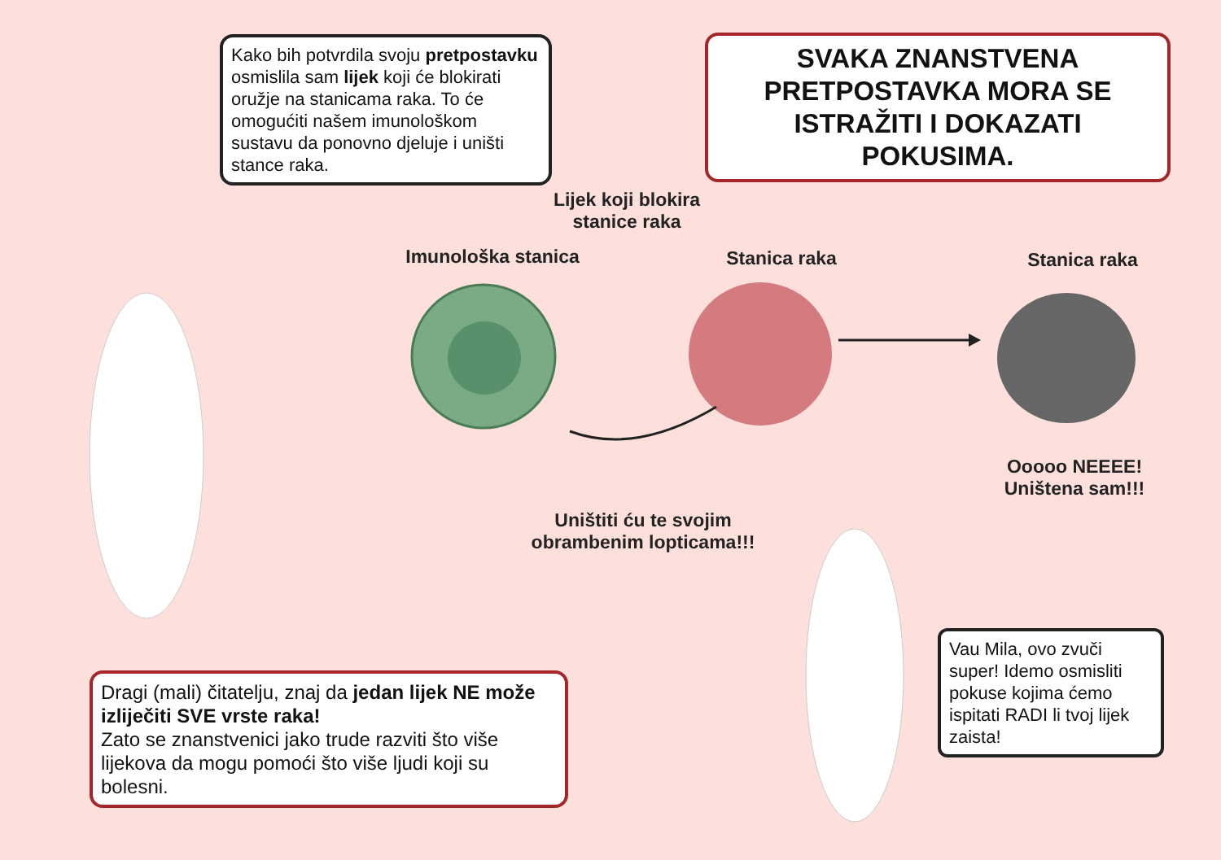Kako bih potvrdila svoju pretpostavku osmislila sam lijek koji će blokirati oružje na stanicama raka. To će omogućiti našem imunološkom sustavu da ponovno djeluje i uništi stance raka.
SVAKA ZNANSTVENA PRETPOSTAVKA MORA SE ISTRAŽITI I DOKAZATI POKUSIMA.
Lijek koji blokira stanice raka
Imunološka stanica Stanica raka Stanica raka
Ooooo NEEEE! Uništena sam!!!
Uništiti ću te svojim obrambenim lopticama!!!
Dragi (mali) čitatelju, znaj da jedan lijek NE može izliječiti SVE vrste raka!
Zato se znanstvenici jako trude razviti što više lijekova da mogu pomoći što više ljudi koji su bolesni.
Vau Mila, ovo zvuči super! Idemo osmisliti pokuse kojima ćemo ispitati RADI li tvoj lijek zaista!